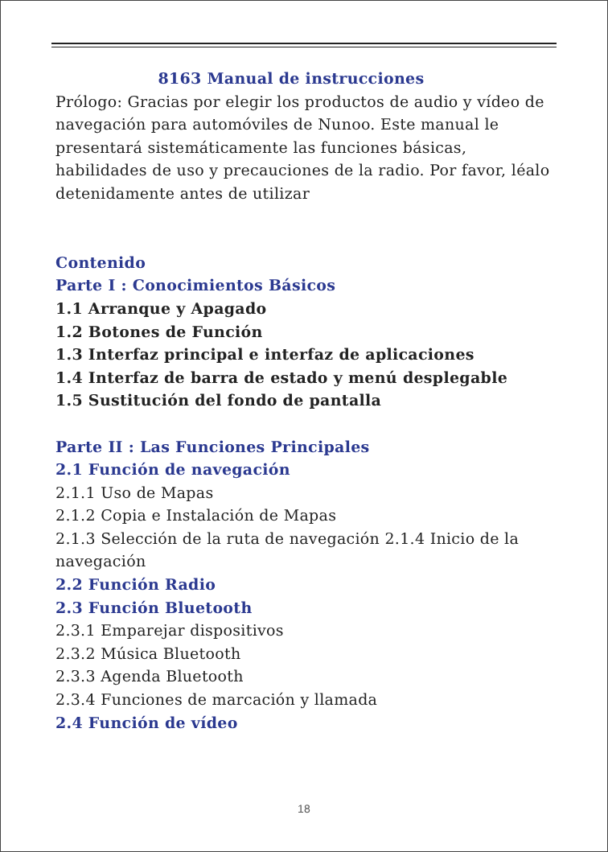8163 Manual de instrucciones
Prólogo: Gracias por elegir los productos de audio y vídeo de navegación para automóviles de Nunoo. Este manual le presentará sistemáticamente las funciones básicas, habilidades de uso y precauciones de la radio. Por favor, léalo detenidamente antes de utilizar
Contenido
Parte I : Conocimientos Básicos
1.1 Arranque y Apagado
1.2 Botones de Función
1.3 Interfaz principal e interfaz de aplicaciones
1.4 Interfaz de barra de estado y menú desplegable
1.5 Sustitución del fondo de pantalla
Parte II : Las Funciones Principales
2.1 Función de navegación
2.1.1 Uso de Mapas
2.1.2 Copia e Instalación de Mapas
2.1.3 Selección de la ruta de navegación 2.1.4 Inicio de la navegación
2.2 Función Radio
2.3 Función Bluetooth
2.3.1 Emparejar dispositivos
2.3.2 Música Bluetooth
2.3.3 Agenda Bluetooth
2.3.4 Funciones de marcación y llamada
2.4 Función de vídeo
18